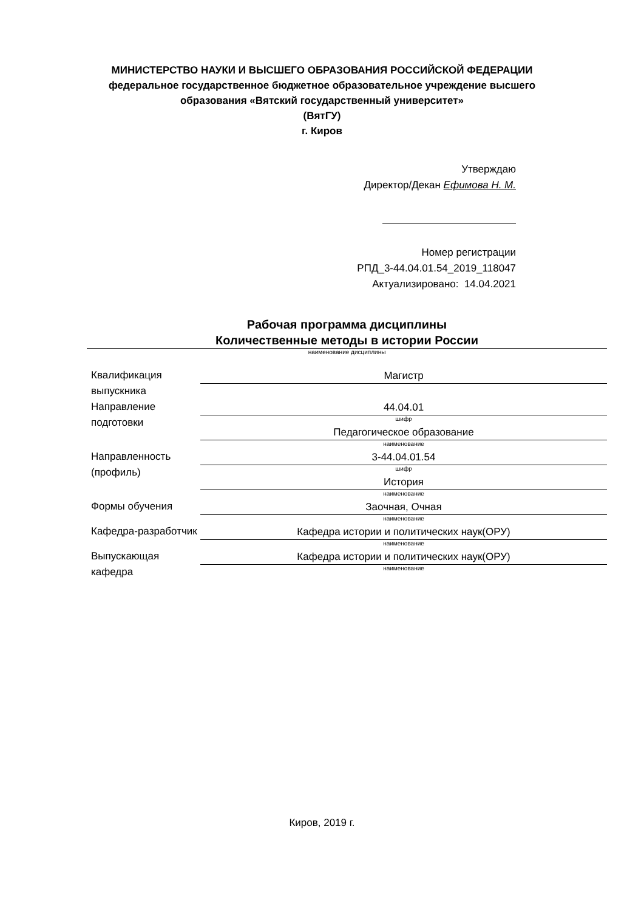МИНИСТЕРСТВО НАУКИ И ВЫСШЕГО ОБРАЗОВАНИЯ РОССИЙСКОЙ ФЕДЕРАЦИИ
федеральное государственное бюджетное образовательное учреждение высшего
образования «Вятский государственный университет»
(ВятГУ)
г. Киров
Утверждаю
Директор/Декан Ефимова Н. М.
Номер регистрации
РПД_3-44.04.01.54_2019_118047
Актуализировано: 14.04.2021
Рабочая программа дисциплины
Количественные методы в истории России
наименование дисциплины
| Квалификация выпускника | Магистр |
| Направление подготовки | 44.04.01 шифр |
| | Педагогическое образование наименование |
| Направленность (профиль) | 3-44.04.01.54 шифр |
| | История наименование |
| Формы обучения | Заочная, Очная наименование |
| Кафедра-разработчик | Кафедра истории и политических наук(ОРУ) наименование |
| Выпускающая кафедра | Кафедра истории и политических наук(ОРУ) наименование |
Киров, 2019 г.